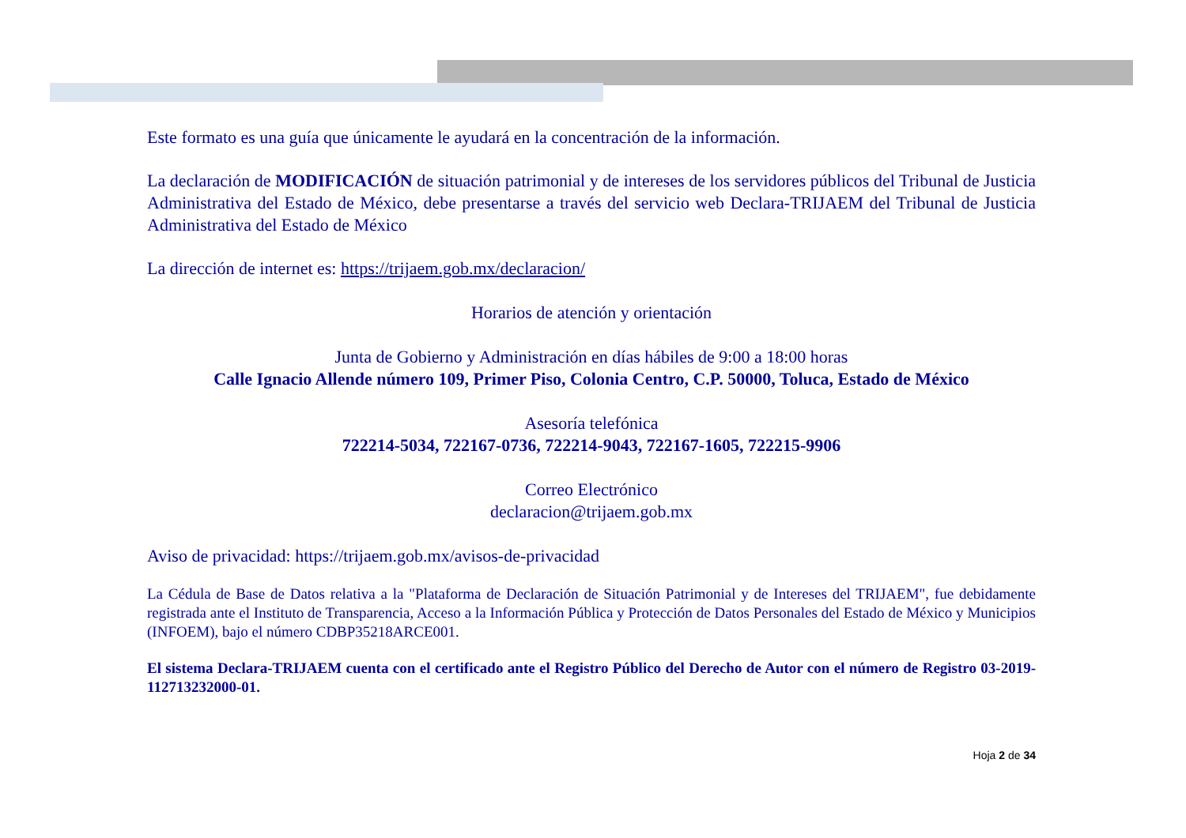Este formato es una guía que únicamente le ayudará en la concentración de la información.
La declaración de MODIFICACIÓN de situación patrimonial y de intereses de los servidores públicos del Tribunal de Justicia Administrativa del Estado de México, debe presentarse a través del servicio web Declara-TRIJAEM del Tribunal de Justicia Administrativa del Estado de México
La dirección de internet es: https://trijaem.gob.mx/declaracion/
Horarios de atención y orientación
Junta de Gobierno y Administración en días hábiles de 9:00 a 18:00 horas
Calle Ignacio Allende número 109, Primer Piso, Colonia Centro, C.P. 50000, Toluca, Estado de México
Asesoría telefónica
722214-5034, 722167-0736, 722214-9043, 722167-1605, 722215-9906
Correo Electrónico
declaracion@trijaem.gob.mx
Aviso de privacidad: https://trijaem.gob.mx/avisos-de-privacidad
La Cédula de Base de Datos relativa a la "Plataforma de Declaración de Situación Patrimonial y de Intereses del TRIJAEM", fue debidamente registrada ante el Instituto de Transparencia, Acceso a la Información Pública y Protección de Datos Personales del Estado de México y Municipios (INFOEM), bajo el número CDBP35218ARCE001.
El sistema Declara-TRIJAEM cuenta con el certificado ante el Registro Público del Derecho de Autor con el número de Registro 03-2019-112713232000-01.
Hoja 2 de 34